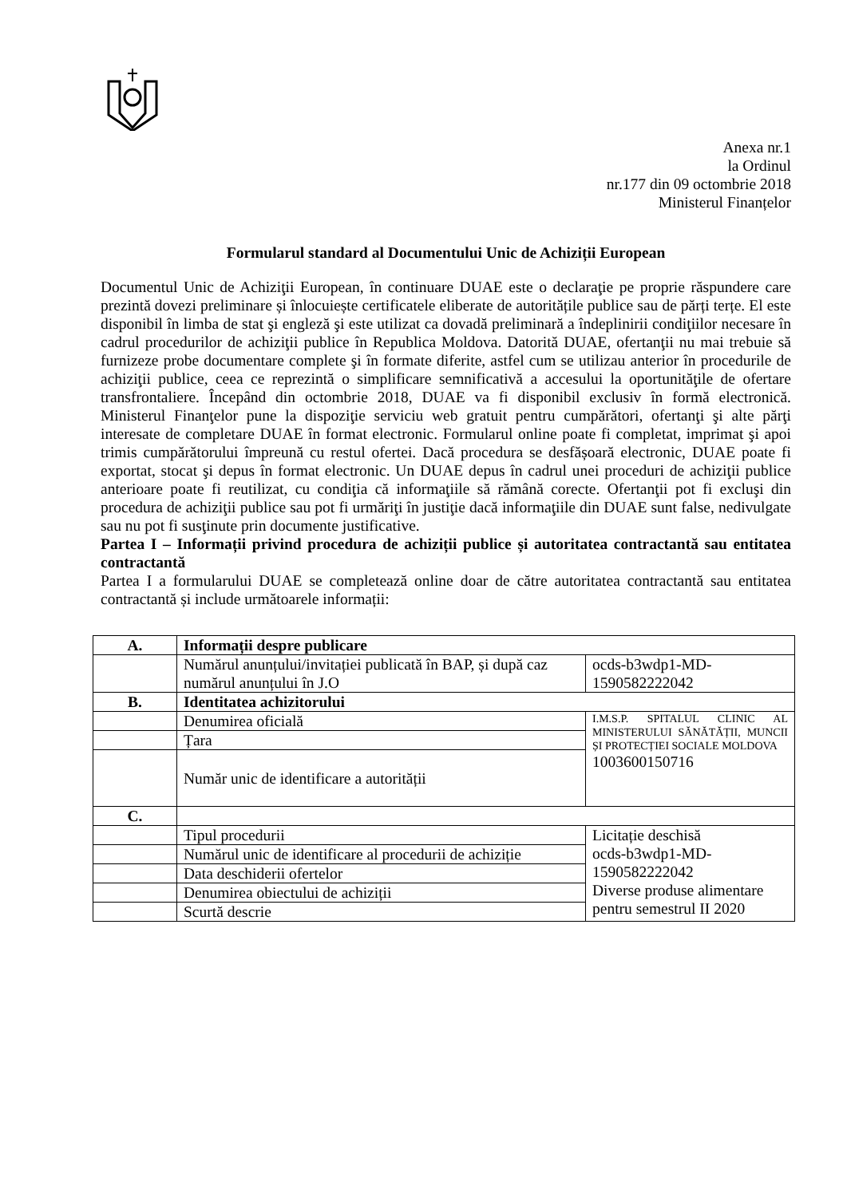Anexa nr.1
la Ordinul
nr.177 din 09 octombrie 2018
Ministerul Finanțelor
Formularul standard al Documentului Unic de Achiziții European
Documentul Unic de Achiziţii European, în continuare DUAE este o declaraţie pe proprie răspundere care prezintă dovezi preliminare și înlocuiește certificatele eliberate de autoritățile publice sau de părți terțe. El este disponibil în limba de stat şi engleză şi este utilizat ca dovadă preliminară a îndeplinirii condiţiilor necesare în cadrul procedurilor de achiziţii publice în Republica Moldova. Datorită DUAE, ofertanţii nu mai trebuie să furnizeze probe documentare complete şi în formate diferite, astfel cum se utilizau anterior în procedurile de achiziţii publice, ceea ce reprezintă o simplificare semnificativă a accesului la oportunităţile de ofertare transfrontaliere. Începând din octombrie 2018, DUAE va fi disponibil exclusiv în formă electronică. Ministerul Finanţelor pune la dispoziţie serviciu web gratuit pentru cumpărători, ofertanţi şi alte părţi interesate de completare DUAE în format electronic. Formularul online poate fi completat, imprimat şi apoi trimis cumpărătorului împreună cu restul ofertei. Dacă procedura se desfășoară electronic, DUAE poate fi exportat, stocat şi depus în format electronic. Un DUAE depus în cadrul unei proceduri de achiziţii publice anterioare poate fi reutilizat, cu condiţia că informaţiile să rămână corecte. Ofertanţii pot fi excluşi din procedura de achiziţii publice sau pot fi urmăriţi în justiţie dacă informaţiile din DUAE sunt false, nedivulgate sau nu pot fi susţinute prin documente justificative.
Partea I – Informații privind procedura de achiziții publice și autoritatea contractantă sau entitatea contractantă
Partea I a formularului DUAE se completează online doar de către autoritatea contractantă sau entitatea contractantă și include următoarele informații:
| A. | Informații despre publicare | |
| | Numărul anunțului/invitației publicată în BAP, și după caz numărul anunțului în J.O | ocds-b3wdp1-MD-1590582222042 |
| B. | Identitatea achizitorului | |
| | Denumirea oficială | I.M.S.P. SPITALUL CLINIC AL MINISTERULUI SĂNĂTĂȚII, MUNCII ȘI PROTECȚIEI SOCIALE MOLDOVA 1003600150716 |
| | Țara | |
| | Număr unic de identificare a autorității | |
| C. | | |
| | Tipul procedurii | Licitație deschisă ocds-b3wdp1-MD- 1590582222042 Diverse produse alimentare pentru semestrul II 2020 |
| | Numărul unic de identificare al procedurii de achiziție | |
| | Data deschiderii ofertelor | |
| | Denumirea obiectului de achiziții | |
| | Scurtă descrie | |